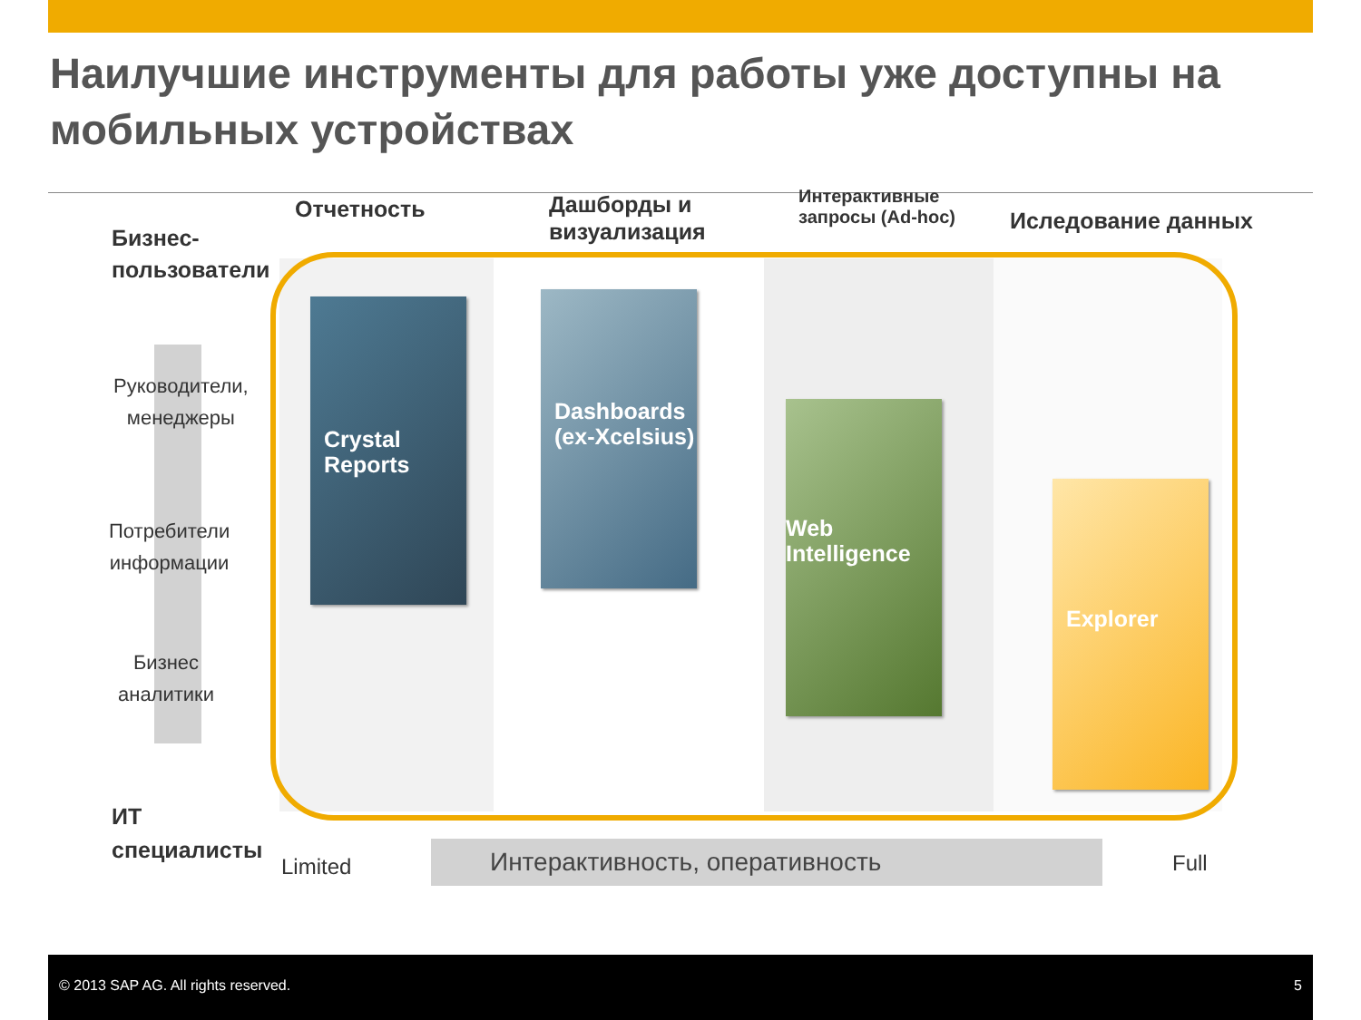Наилучшие инструменты для работы уже доступны на мобильных устройствах
Отчетность
Дашборды и
визуализация
Интерактивные
запросы (Ad-hoc)
Иследование данных
Бизнес-
пользователи
Руководители,
менеджеры
Потребители
информации
Бизнес
аналитики
ИТ
специалисты
Crystal
Reports
Dashboards
(ex-Xcelsius)
Web
Intelligence
Explorer
Limited Интерактивность, оперативность Full
© 2013 SAP AG. All rights reserved. 5